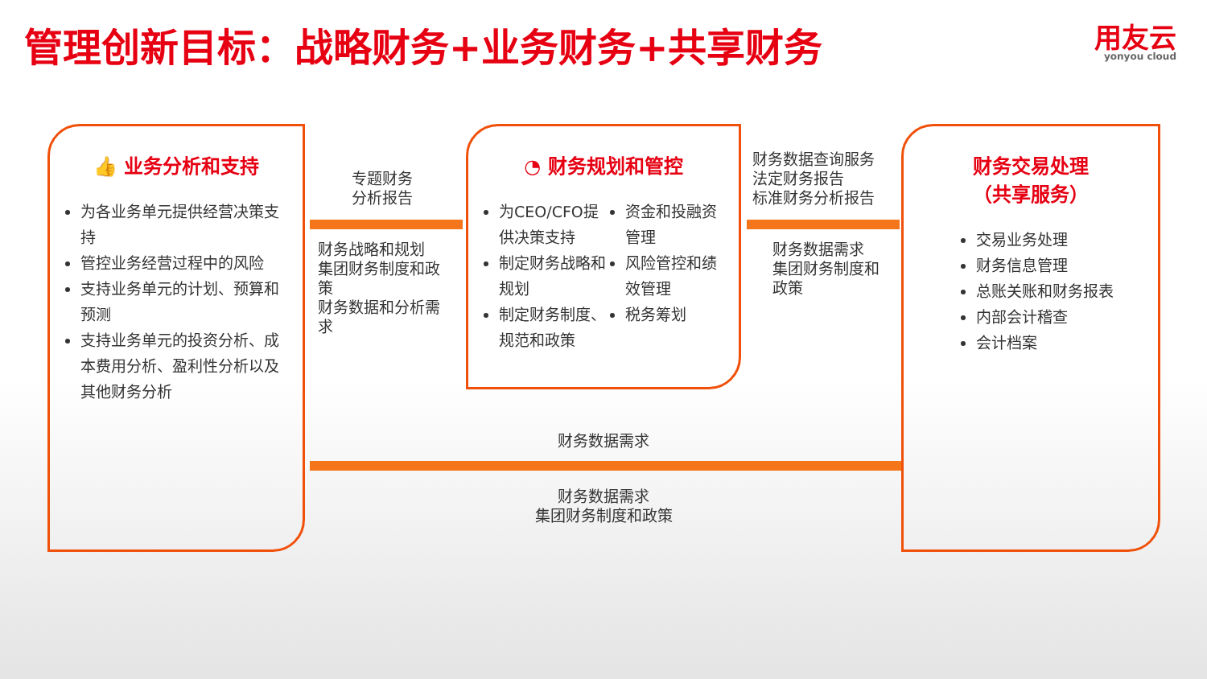管理创新目标：战略财务+业务财务+共享财务
用友云
yonyou cloud
👍 业务分析和支持
为各业务单元提供经营决策支持
管控业务经营过程中的风险
支持业务单元的计划、预算和预测
支持业务单元的投资分析、成本费用分析、盈利性分析以及其他财务分析
专题财务
分析报告
财务战略和规划
集团财务制度和政策
财务数据和分析需求
◔ 财务规划和管控
为CEO/CFO提供决策支持
制定财务战略和规划
制定财务制度、规范和政策
资金和投融资管理
风险管控和绩效管理
税务筹划
财务数据查询服务
法定财务报告
标准财务分析报告
财务数据需求
集团财务制度和政策
财务交易处理
（共享服务）
交易业务处理
财务信息管理
总账关账和财务报表
内部会计稽查
会计档案
财务数据需求
财务数据需求
集团财务制度和政策